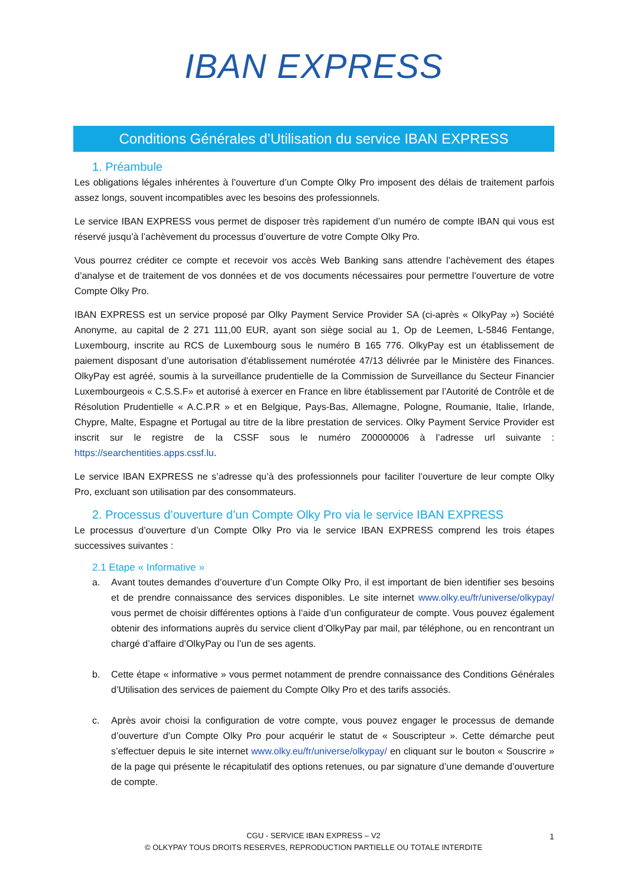IBAN EXPRESS
Conditions Générales d’Utilisation du service IBAN EXPRESS
1. Préambule
Les obligations légales inhérentes à l’ouverture d’un Compte Olky Pro imposent des délais de traitement parfois assez longs, souvent incompatibles avec les besoins des professionnels.
Le service IBAN EXPRESS vous permet de disposer très rapidement d’un numéro de compte IBAN qui vous est réservé jusqu’à l’achèvement du processus d’ouverture de votre Compte Olky Pro.
Vous pourrez créditer ce compte et recevoir vos accès Web Banking sans attendre l’achèvement des étapes d’analyse et de traitement de vos données et de vos documents nécessaires pour permettre l’ouverture de votre Compte Olky Pro.
IBAN EXPRESS est un service proposé par Olky Payment Service Provider SA (ci-après « OlkyPay ») Société Anonyme, au capital de 2 271 111,00 EUR, ayant son siège social au 1, Op de Leemen, L-5846 Fentange, Luxembourg, inscrite au RCS de Luxembourg sous le numéro B 165 776. OlkyPay est un établissement de paiement disposant d’une autorisation d’établissement numérotée 47/13 délivrée par le Ministère des Finances. OlkyPay est agréé, soumis à la surveillance prudentielle de la Commission de Surveillance du Secteur Financier Luxembourgeois « C.S.S.F» et autorisé à exercer en France en libre établissement par l’Autorité de Contrôle et de Résolution Prudentielle « A.C.P.R » et en Belgique, Pays-Bas, Allemagne, Pologne, Roumanie, Italie, Irlande, Chypre, Malte, Espagne et Portugal au titre de la libre prestation de services. Olky Payment Service Provider est inscrit sur le registre de la CSSF sous le numéro Z00000006 à l’adresse url suivante : https://searchentities.apps.cssf.lu.
Le service IBAN EXPRESS ne s’adresse qu’à des professionnels pour faciliter l’ouverture de leur compte Olky Pro, excluant son utilisation par des consommateurs.
2. Processus d’ouverture d’un Compte Olky Pro via le service IBAN EXPRESS
Le processus d’ouverture d’un Compte Olky Pro via le service IBAN EXPRESS comprend les trois étapes successives suivantes :
2.1 Etape « Informative »
a. Avant toutes demandes d’ouverture d’un Compte Olky Pro, il est important de bien identifier ses besoins et de prendre connaissance des services disponibles. Le site internet www.olky.eu/fr/universe/olkypay/ vous permet de choisir différentes options à l’aide d’un configurateur de compte. Vous pouvez également obtenir des informations auprès du service client d’OlkyPay par mail, par téléphone, ou en rencontrant un chargé d’affaire d’OlkyPay ou l’un de ses agents.
b. Cette étape « informative » vous permet notamment de prendre connaissance des Conditions Générales d’Utilisation des services de paiement du Compte Olky Pro et des tarifs associés.
c. Après avoir choisi la configuration de votre compte, vous pouvez engager le processus de demande d’ouverture d’un Compte Olky Pro pour acquérir le statut de « Souscripteur ». Cette démarche peut s’effectuer depuis le site internet www.olky.eu/fr/universe/olkypay/ en cliquant sur le bouton « Souscrire » de la page qui présente le récapitulatif des options retenues, ou par signature d’une demande d’ouverture de compte.
CGU - SERVICE IBAN EXPRESS – V2
© OLKYPAY TOUS DROITS RESERVES, REPRODUCTION PARTIELLE OU TOTALE INTERDITE
1